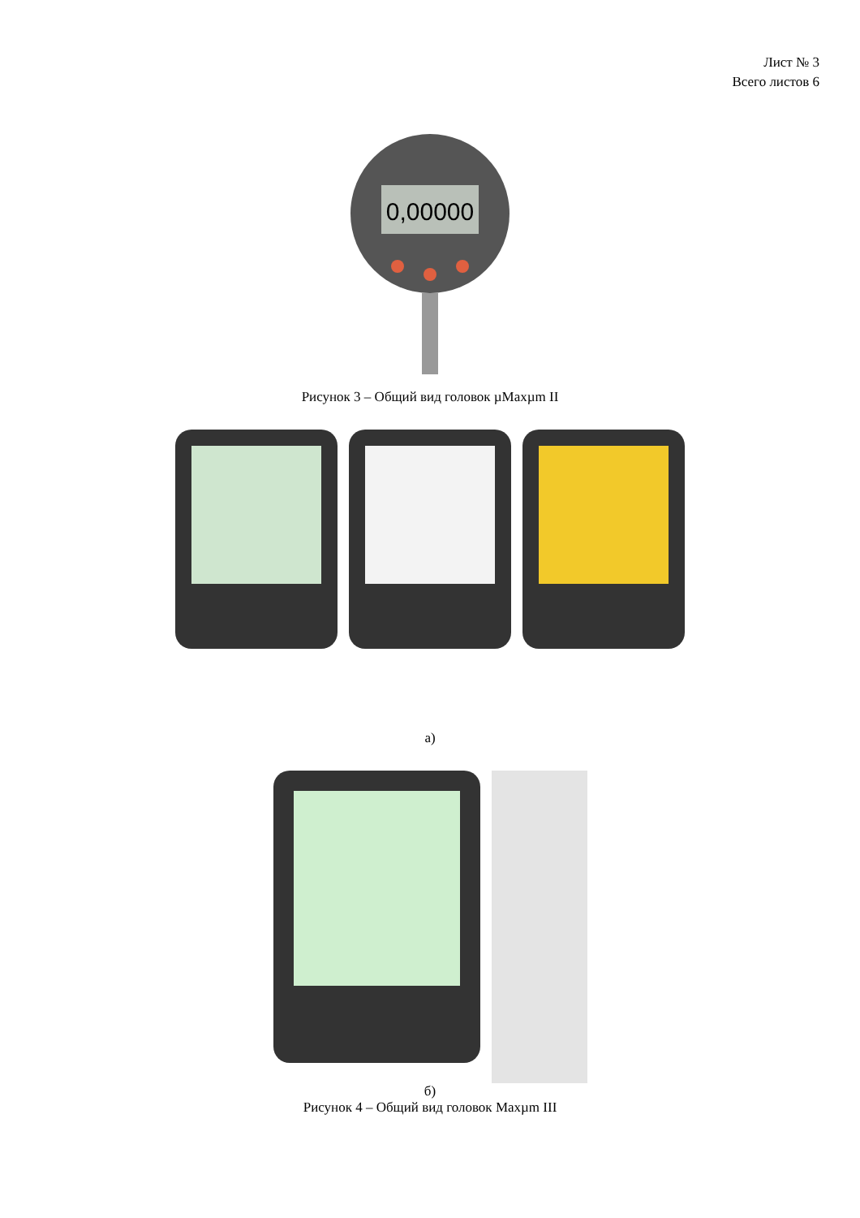Лист № 3
Всего листов 6
0,00000
Рисунок 3 – Общий вид головок µMaxµm II
а)
б)
Рисунок 4 – Общий вид головок Maxµm III